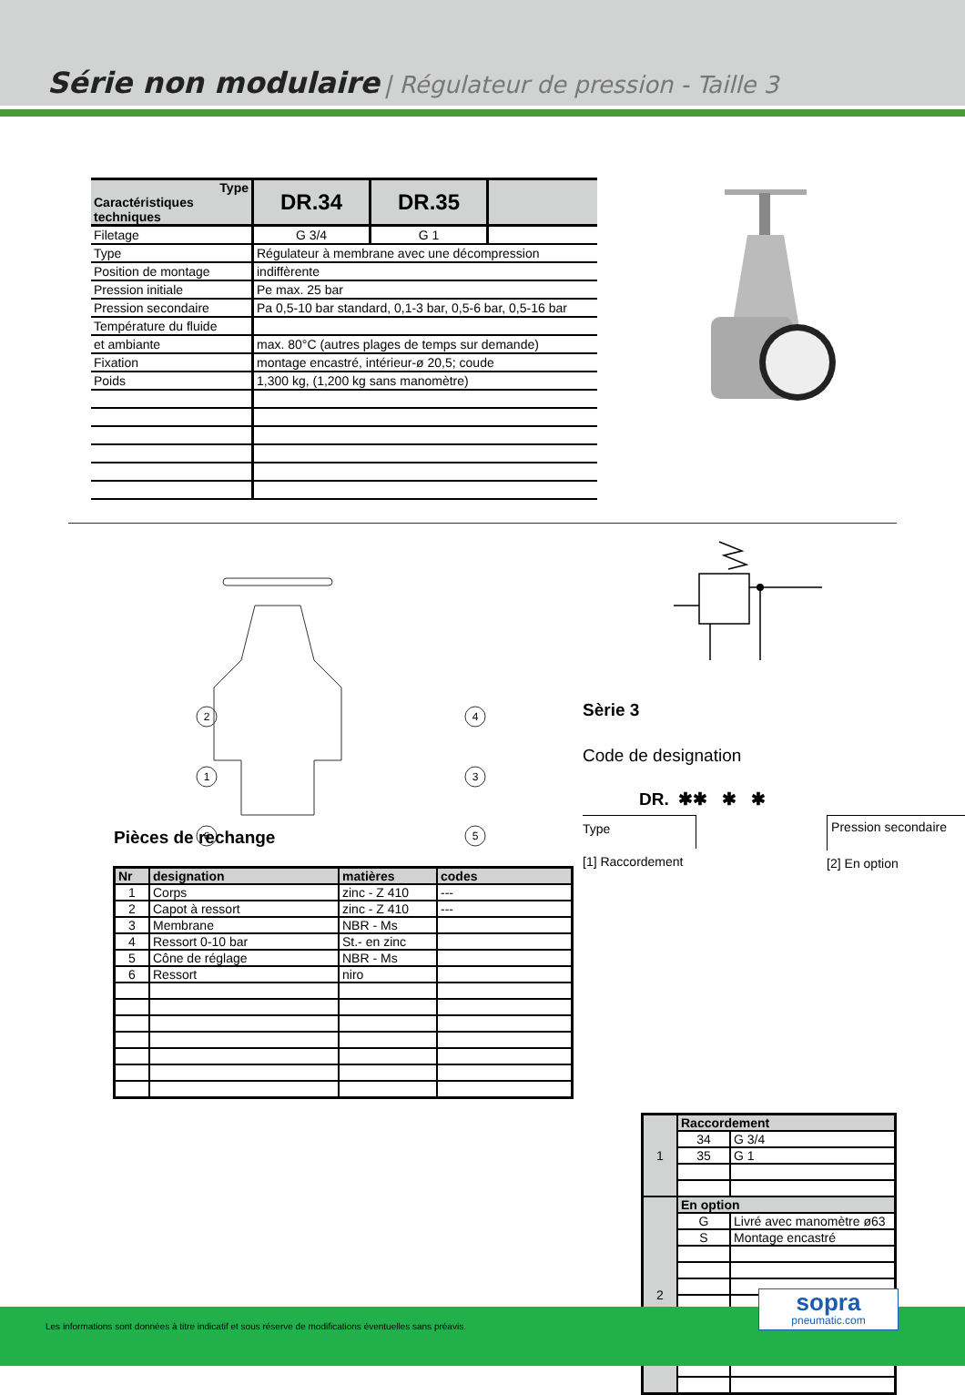Série non modulaire | Régulateur de pression - Taille 3
| Type Caractéristiques techniques | DR.34 | DR.35 | |
| --- | --- | --- | --- |
| Filetage | G 3/4 | G 1 | |
| Type | Régulateur à membrane avec une décompression | | |
| Position de montage | indiffèrente | | |
| Pression initiale | Pe max. 25 bar | | |
| Pression secondaire | Pa 0,5-10 bar standard, 0,1-3 bar, 0,5-6 bar, 0,5-16 bar | | |
| Température du fluide | | | |
| et ambiante | max. 80°C (autres plages de temps sur demande) | | |
| Fixation | montage encastré, intérieur-ø 20,5; coude | | |
| Poids | 1,300 kg, (1,200 kg sans manomètre) | | |
2
4
1
3
6
5
Pièces de rechange
| Nr | designation | matières | codes |
| --- | --- | --- | --- |
| 1 | Corps | zinc - Z 410 | --- |
| 2 | Capot à ressort | zinc - Z 410 | --- |
| 3 | Membrane | NBR - Ms | |
| 4 | Ressort 0-10 bar | St.- en zinc | |
| 5 | Cône de réglage | NBR - Ms | |
| 6 | Ressort | niro | |
Sèrie 3
Code de designation
DR. ✱✱ ✱ ✱
Type
[1] Raccordement
Pression secondaire
[2] En option
| 1 | Raccordement | |
| | 34 | G 3/4 |
| | 35 | G 1 |
| 2 | En option | |
| | G | Livré avec manomètre ø63 |
| | S | Montage encastré |
Les informations sont données à titre indicatif et sous réserve de modifications éventuelles sans préavis.
sopra
pneumatic.com